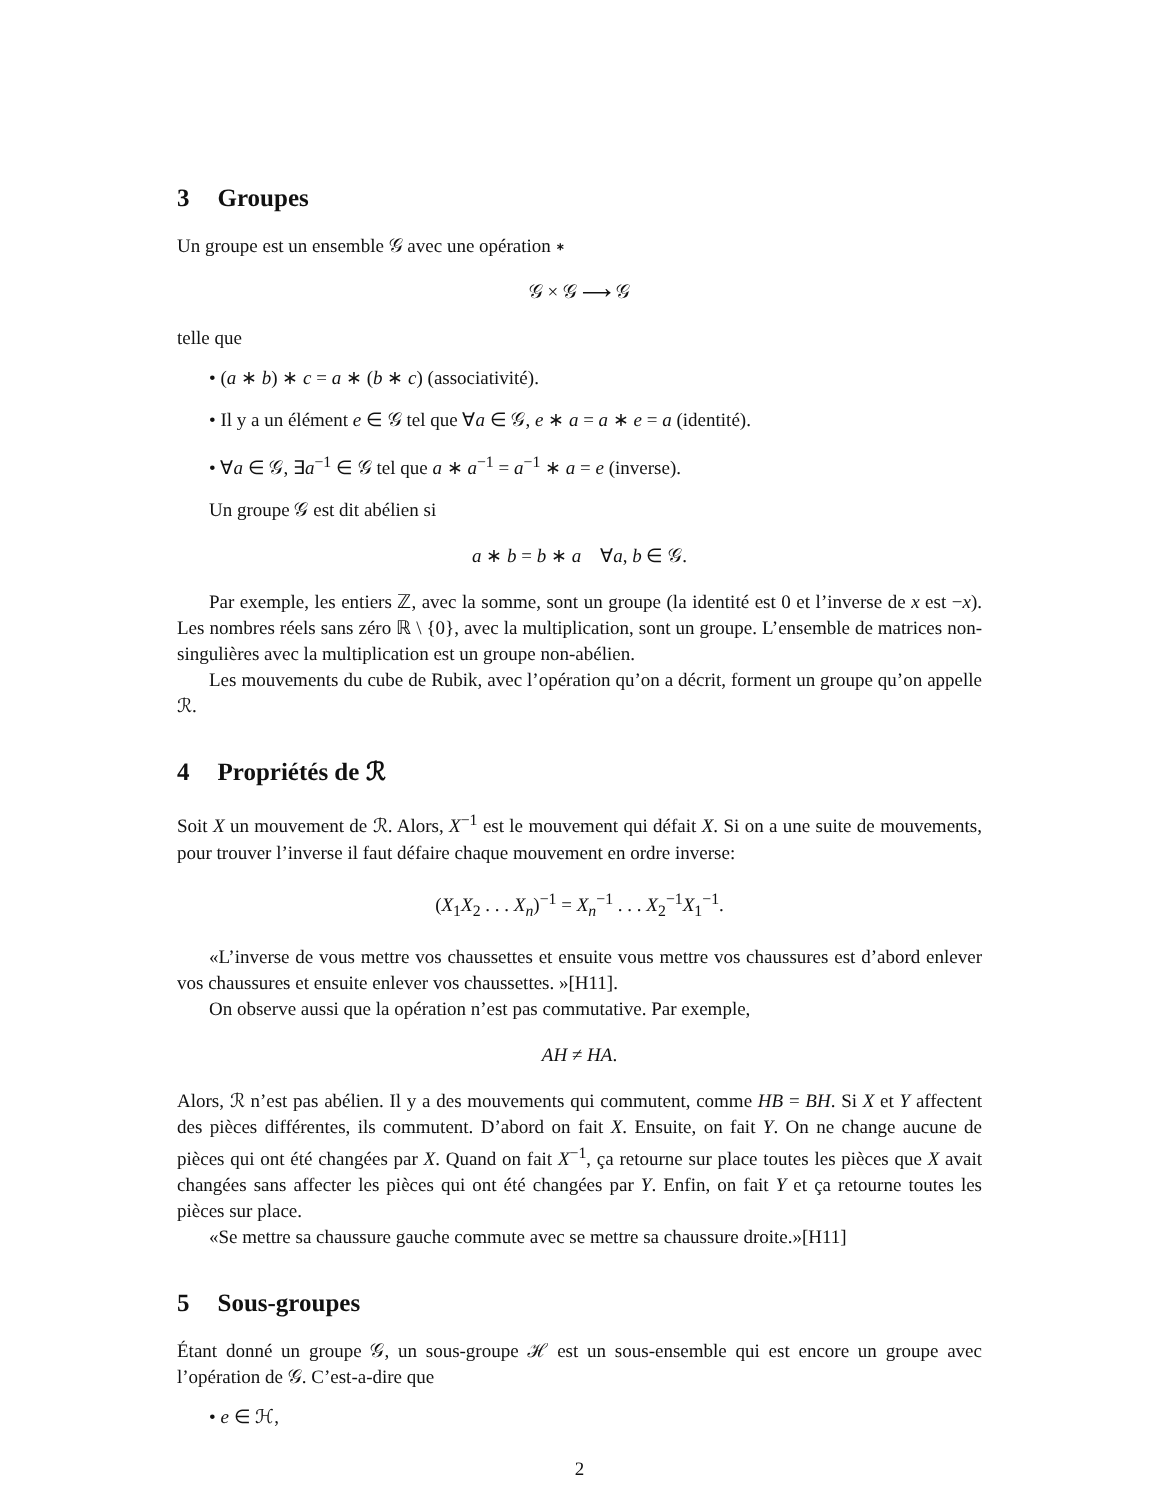3 Groupes
Un groupe est un ensemble 𝒢 avec une opération ∗
𝒢 × 𝒢 ⟶ 𝒢
telle que
• (a ∗ b) ∗ c = a ∗ (b ∗ c) (associativité).
• Il y a un élément e ∈ 𝒢 tel que ∀a ∈ 𝒢, e ∗ a = a ∗ e = a (identité).
• ∀a ∈ 𝒢, ∃a<sup>−1</sup> ∈ 𝒢 tel que a ∗ a<sup>−1</sup> = a<sup>−1</sup> ∗ a = e (inverse).
Un groupe 𝒢 est dit abélien si
a ∗ b = b ∗ a ∀a, b ∈ 𝒢.
Par exemple, les entiers ℤ, avec la somme, sont un groupe (la identité est 0 et l’inverse de x est −x). Les nombres réels sans zéro ℝ \ {0}, avec la multiplication, sont un groupe. L’ensemble de matrices non-singulières avec la multiplication est un groupe non-abélien.
Les mouvements du cube de Rubik, avec l’opération qu’on a décrit, forment un groupe qu’on appelle ℛ.
4 Propriétés de ℛ
Soit X un mouvement de ℛ. Alors, X<sup>−1</sup> est le mouvement qui défait X. Si on a une suite de mouvements, pour trouver l’inverse il faut défaire chaque mouvement en ordre inverse:
(X<sub>1</sub>X<sub>2</sub> . . . X<sub>n</sub>)<sup>−1</sup> = X<sub>n</sub><sup>−1</sup> . . . X<sub>2</sub><sup>−1</sup>X<sub>1</sub><sup>−1</sup>.
«L’inverse de vous mettre vos chaussettes et ensuite vous mettre vos chaussures est d’abord enlever vos chaussures et ensuite enlever vos chaussettes. »[H11].
On observe aussi que la opération n’est pas commutative. Par exemple,
AH ≠ HA.
Alors, ℛ n’est pas abélien. Il y a des mouvements qui commutent, comme HB = BH. Si X et Y affectent des pièces différentes, ils commutent. D’abord on fait X. Ensuite, on fait Y. On ne change aucune de pièces qui ont été changées par X. Quand on fait X<sup>−1</sup>, ça retourne sur place toutes les pièces que X avait changées sans affecter les pièces qui ont été changées par Y. Enfin, on fait Y et ça retourne toutes les pièces sur place.
«Se mettre sa chaussure gauche commute avec se mettre sa chaussure droite.»[H11]
5 Sous-groupes
Étant donné un groupe 𝒢, un sous-groupe ℋ est un sous-ensemble qui est encore un groupe avec l’opération de 𝒢. C’est-a-dire que
• e ∈ ℋ,
2